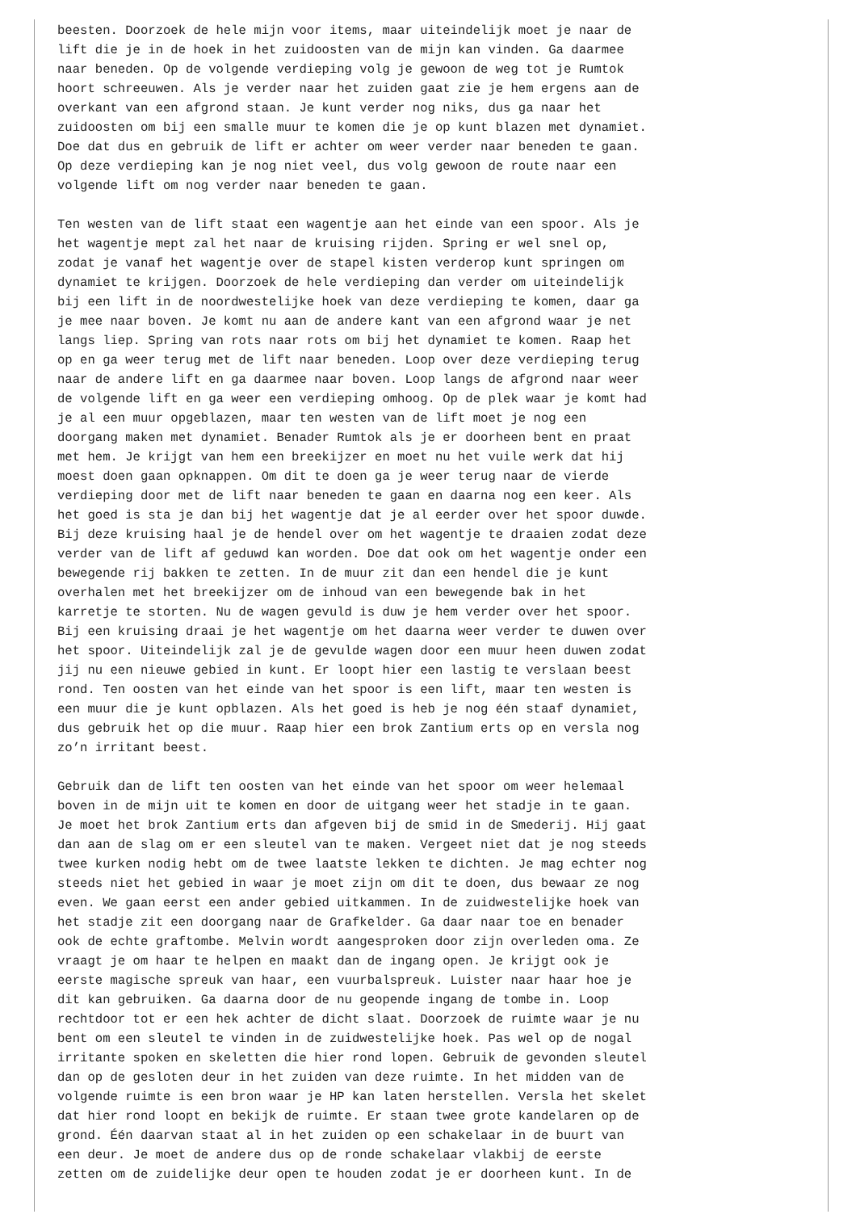beesten. Doorzoek de hele mijn voor items, maar uiteindelijk moet je naar de
lift die je in de hoek in het zuidoosten van de mijn kan vinden. Ga daarmee
naar beneden. Op de volgende verdieping volg je gewoon de weg tot je Rumtok
hoort schreeuwen. Als je verder naar het zuiden gaat zie je hem ergens aan de
overkant van een afgrond staan. Je kunt verder nog niks, dus ga naar het
zuidoosten om bij een smalle muur te komen die je op kunt blazen met dynamiet.
Doe dat dus en gebruik de lift er achter om weer verder naar beneden te gaan.
Op deze verdieping kan je nog niet veel, dus volg gewoon de route naar een
volgende lift om nog verder naar beneden te gaan.

Ten westen van de lift staat een wagentje aan het einde van een spoor. Als je
het wagentje mept zal het naar de kruising rijden. Spring er wel snel op,
zodat je vanaf het wagentje over de stapel kisten verderop kunt springen om
dynamiet te krijgen. Doorzoek de hele verdieping dan verder om uiteindelijk
bij een lift in de noordwestelijke hoek van deze verdieping te komen, daar ga
je mee naar boven. Je komt nu aan de andere kant van een afgrond waar je net
langs liep. Spring van rots naar rots om bij het dynamiet te komen. Raap het
op en ga weer terug met de lift naar beneden. Loop over deze verdieping terug
naar de andere lift en ga daarmee naar boven. Loop langs de afgrond naar weer
de volgende lift en ga weer een verdieping omhoog. Op de plek waar je komt had
je al een muur opgeblazen, maar ten westen van de lift moet je nog een
doorgang maken met dynamiet. Benader Rumtok als je er doorheen bent en praat
met hem. Je krijgt van hem een breekijzer en moet nu het vuile werk dat hij
moest doen gaan opknappen. Om dit te doen ga je weer terug naar de vierde
verdieping door met de lift naar beneden te gaan en daarna nog een keer. Als
het goed is sta je dan bij het wagentje dat je al eerder over het spoor duwde.
Bij deze kruising haal je de hendel over om het wagentje te draaien zodat deze
verder van de lift af geduwd kan worden. Doe dat ook om het wagentje onder een
bewegende rij bakken te zetten. In de muur zit dan een hendel die je kunt
overhalen met het breekijzer om de inhoud van een bewegende bak in het
karretje te storten. Nu de wagen gevuld is duw je hem verder over het spoor.
Bij een kruising draai je het wagentje om het daarna weer verder te duwen over
het spoor. Uiteindelijk zal je de gevulde wagen door een muur heen duwen zodat
jij nu een nieuwe gebied in kunt. Er loopt hier een lastig te verslaan beest
rond. Ten oosten van het einde van het spoor is een lift, maar ten westen is
een muur die je kunt opblazen. Als het goed is heb je nog één staaf dynamiet,
dus gebruik het op die muur. Raap hier een brok Zantium erts op en versla nog
zo’n irritant beest.

Gebruik dan de lift ten oosten van het einde van het spoor om weer helemaal
boven in de mijn uit te komen en door de uitgang weer het stadje in te gaan.
Je moet het brok Zantium erts dan afgeven bij de smid in de Smederij. Hij gaat
dan aan de slag om er een sleutel van te maken. Vergeet niet dat je nog steeds
twee kurken nodig hebt om de twee laatste lekken te dichten. Je mag echter nog
steeds niet het gebied in waar je moet zijn om dit te doen, dus bewaar ze nog
even. We gaan eerst een ander gebied uitkammen. In de zuidwestelijke hoek van
het stadje zit een doorgang naar de Grafkelder. Ga daar naar toe en benader
ook de echte graftombe. Melvin wordt aangesproken door zijn overleden oma. Ze
vraagt je om haar te helpen en maakt dan de ingang open. Je krijgt ook je
eerste magische spreuk van haar, een vuurbalspreuk. Luister naar haar hoe je
dit kan gebruiken. Ga daarna door de nu geopende ingang de tombe in. Loop
rechtdoor tot er een hek achter de dicht slaat. Doorzoek de ruimte waar je nu
bent om een sleutel te vinden in de zuidwestelijke hoek. Pas wel op de nogal
irritante spoken en skeletten die hier rond lopen. Gebruik de gevonden sleutel
dan op de gesloten deur in het zuiden van deze ruimte. In het midden van de
volgende ruimte is een bron waar je HP kan laten herstellen. Versla het skelet
dat hier rond loopt en bekijk de ruimte. Er staan twee grote kandelaren op de
grond. Één daarvan staat al in het zuiden op een schakelaar in de buurt van
een deur. Je moet de andere dus op de ronde schakelaar vlakbij de eerste
zetten om de zuidelijke deur open te houden zodat je er doorheen kunt. In de